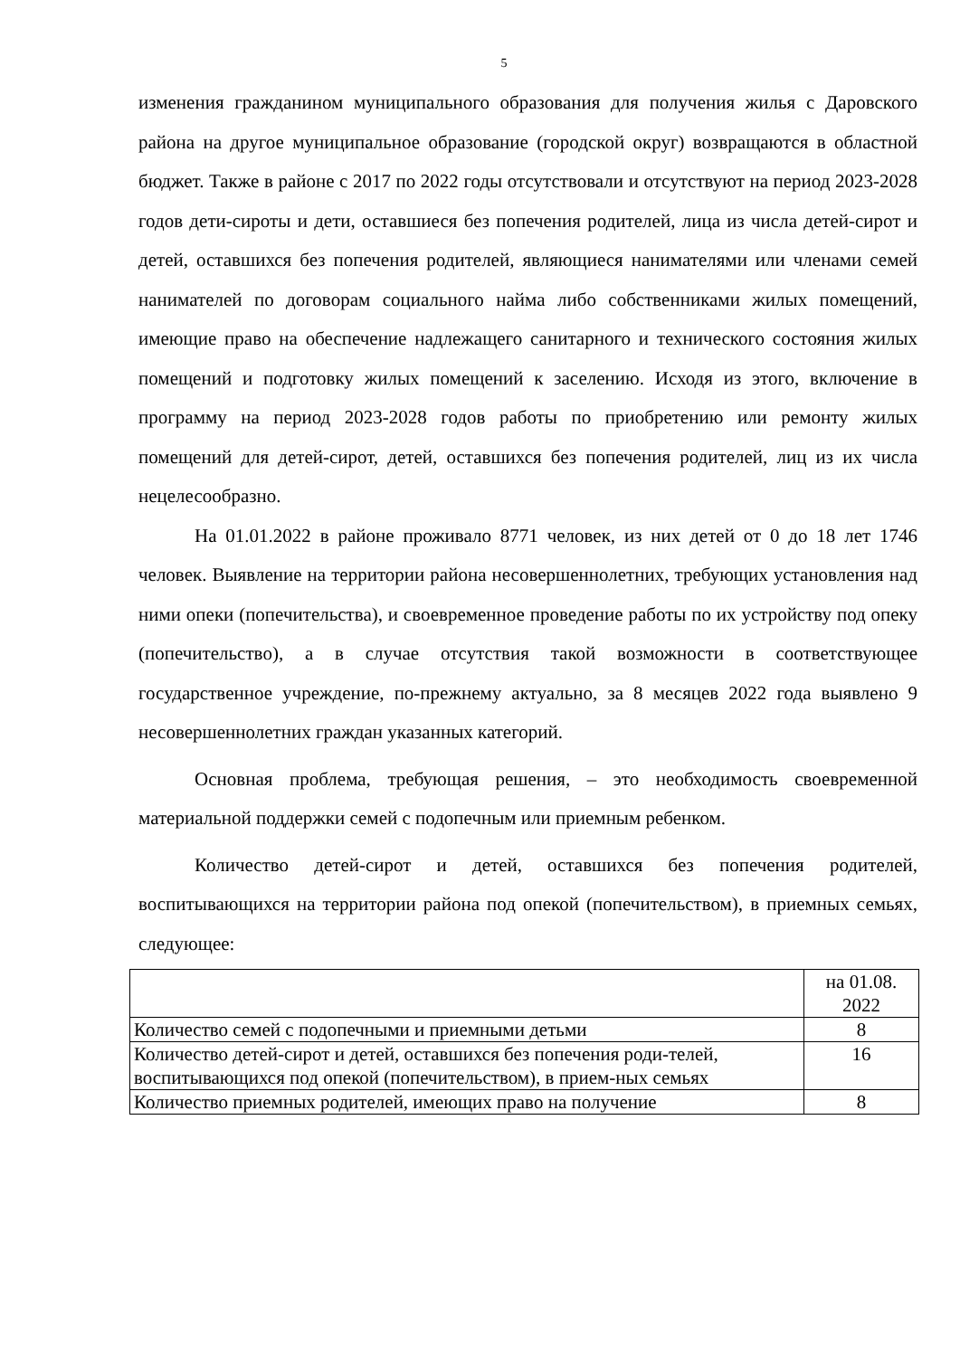5
изменения гражданином муниципального образования для получения жилья с Даровского района на другое муниципальное образование (городской округ) возвращаются в областной бюджет. Также в районе с 2017 по 2022 годы отсутствовали и отсутствуют на период 2023-2028 годов дети-сироты и дети, оставшиеся без попечения родителей, лица из числа детей-сирот и детей, оставшихся без попечения родителей, являющиеся нанимателями или членами семей нанимателей по договорам социального найма либо собственниками жилых помещений, имеющие право на обеспечение надлежащего санитарного и технического состояния жилых помещений и подготовку жилых помещений к заселению. Исходя из этого, включение в программу на период 2023-2028 годов работы по приобретению или ремонту жилых помещений для детей-сирот, детей, оставшихся без попечения родителей, лиц из их числа нецелесообразно.
На 01.01.2022 в районе проживало 8771 человек, из них детей от 0 до 18 лет 1746 человек. Выявление на территории района несовершеннолетних, требующих установления над ними опеки (попечительства), и своевременное проведение работы по их устройству под опеку (попечительство), а в случае отсутствия такой возможности в соответствующее государственное учреждение, по-прежнему актуально, за 8 месяцев 2022 года выявлено 9 несовершеннолетних граждан указанных категорий.
Основная проблема, требующая решения, – это необходимость своевременной материальной поддержки семей с подопечным или приемным ребенком.
Количество детей-сирот и детей, оставшихся без попечения родителей, воспитывающихся на территории района под опекой (попечительством), в приемных семьях, следующее:
| | на 01.08. 2022 |
| Количество семей с подопечными и приемными детьми | 8 |
| Количество детей-сирот и детей, оставшихся без попечения роди-телей, воспитывающихся под опекой (попечительством), в прием-ных семьях | 16 |
| Количество приемных родителей, имеющих право на получение | 8 |